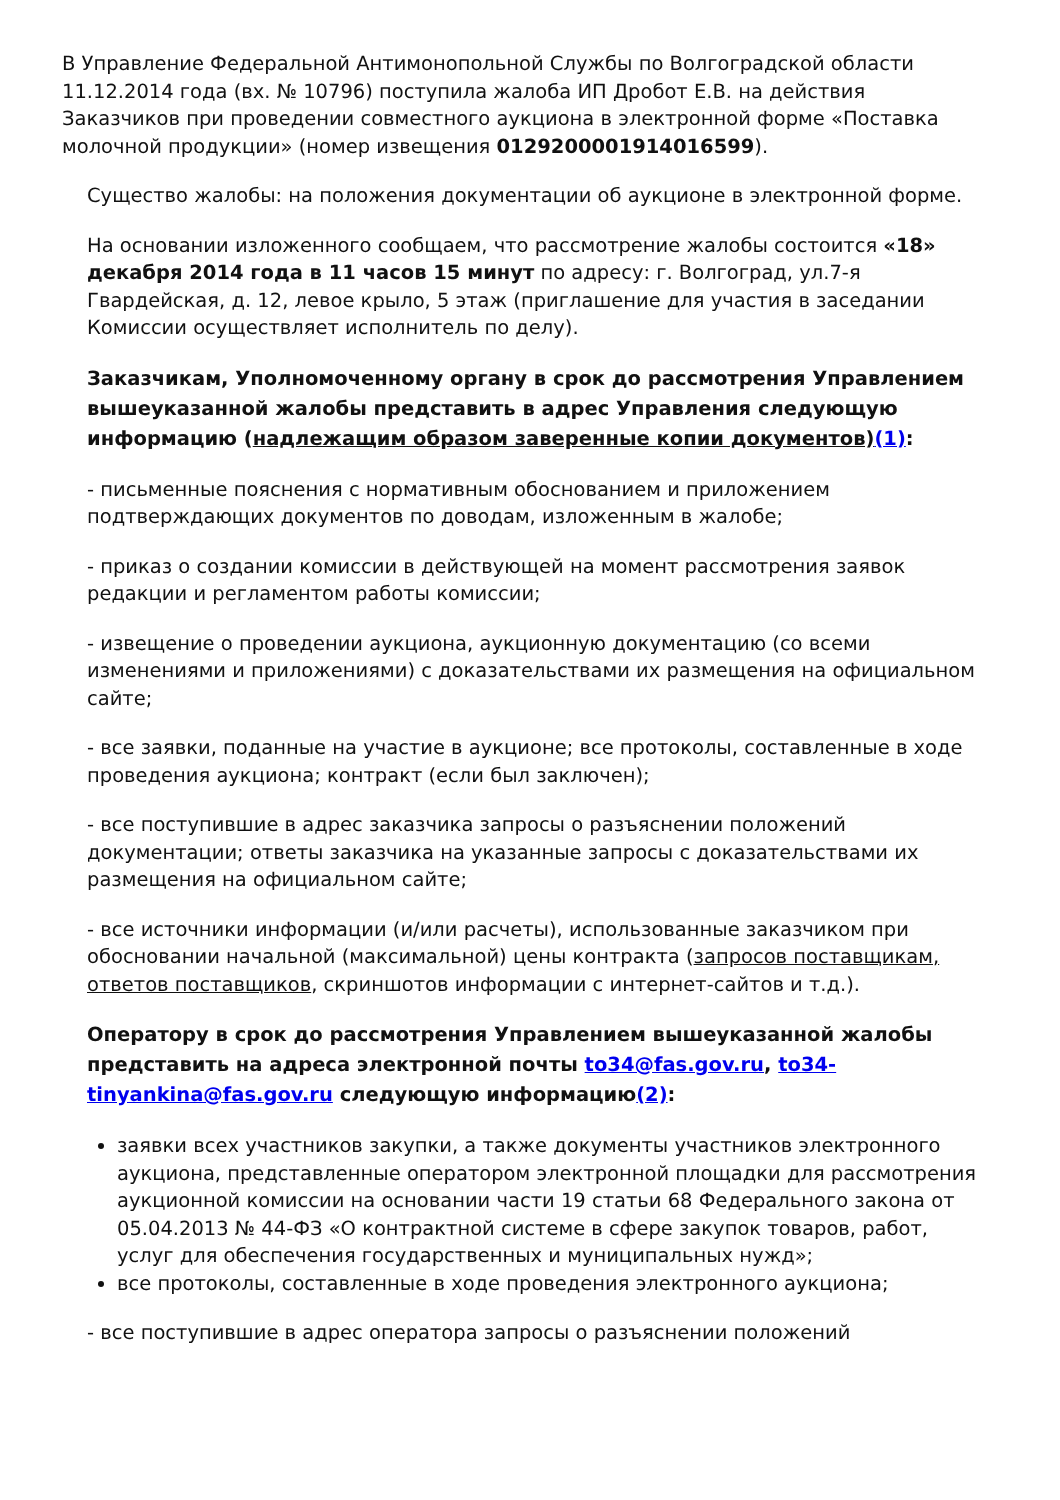В Управление Федеральной Антимонопольной Службы по Волгоградской области 11.12.2014 года (вх. № 10796) поступила жалоба ИП Дробот Е.В. на действия Заказчиков при проведении совместного аукциона в электронной форме «Поставка молочной продукции» (номер извещения 0129200001914016599).
Существо жалобы: на положения документации об аукционе в электронной форме.
На основании изложенного сообщаем, что рассмотрение жалобы состоится «18» декабря 2014 года в 11 часов 15 минут по адресу: г. Волгоград, ул.7-я Гвардейская, д. 12, левое крыло, 5 этаж (приглашение для участия в заседании Комиссии осуществляет исполнитель по делу).
Заказчикам, Уполномоченному органу в срок до рассмотрения Управлением вышеуказанной жалобы представить в адрес Управления следующую информацию (надлежащим образом заверенные копии документов)(1):
- письменные пояснения с нормативным обоснованием и приложением подтверждающих документов по доводам, изложенным в жалобе;
- приказ о создании комиссии в действующей на момент рассмотрения заявок редакции и регламентом работы комиссии;
- извещение о проведении аукциона, аукционную документацию (со всеми изменениями и приложениями) с доказательствами их размещения на официальном сайте;
- все заявки, поданные на участие в аукционе; все протоколы, составленные в ходе проведения аукциона; контракт (если был заключен);
- все поступившие в адрес заказчика запросы о разъяснении положений документации; ответы заказчика на указанные запросы с доказательствами их размещения на официальном сайте;
- все источники информации (и/или расчеты), использованные заказчиком при обосновании начальной (максимальной) цены контракта (запросов поставщикам, ответов поставщиков, скриншотов информации с интернет-сайтов и т.д.).
Оператору в срок до рассмотрения Управлением вышеуказанной жалобы представить на адреса электронной почты to34@fas.gov.ru, to34-tinyankina@fas.gov.ru следующую информацию(2):
заявки всех участников закупки, а также документы участников электронного аукциона, представленные оператором электронной площадки для рассмотрения аукционной комиссии на основании части 19 статьи 68 Федерального закона от 05.04.2013 № 44-ФЗ «О контрактной системе в сфере закупок товаров, работ, услуг для обеспечения государственных и муниципальных нужд»;
все протоколы, составленные в ходе проведения электронного аукциона;
- все поступившие в адрес оператора запросы о разъяснении положений